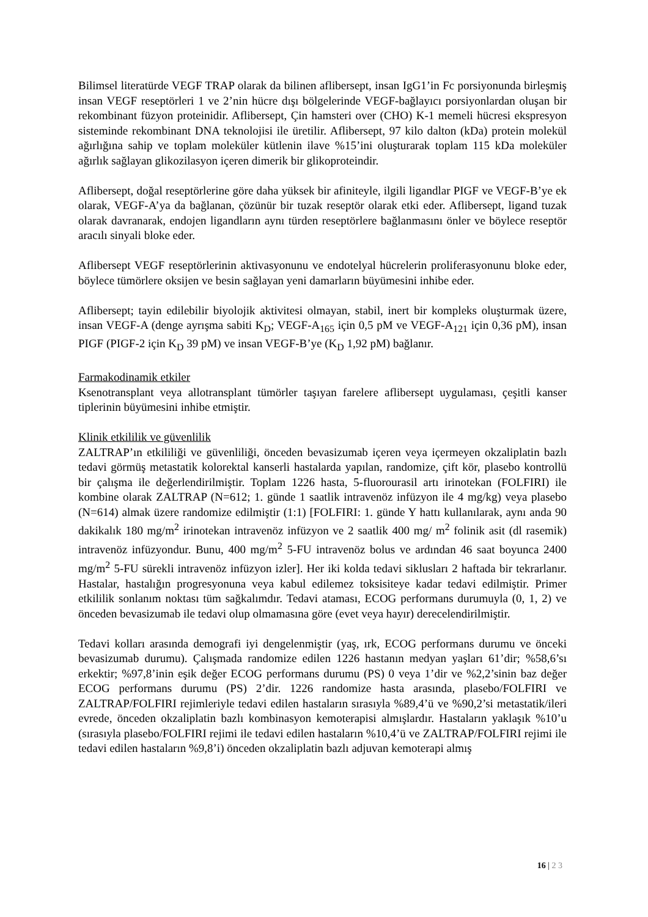Bilimsel literatürde VEGF TRAP olarak da bilinen aflibersept, insan IgG1’in Fc porsiyonunda birleşmiş insan VEGF reseptörleri 1 ve 2’nin hücre dışı bölgelerinde VEGF-bağlayıcı porsiyonlardan oluşan bir rekombinant füzyon proteinidir. Aflibersept, Çin hamsteri over (CHO) K-1 memeli hücresi ekspresyon sisteminde rekombinant DNA teknolojisi ile üretilir. Aflibersept, 97 kilo dalton (kDa) protein molekül ağırlığına sahip ve toplam moleküler kütlenin ilave %15’ini oluşturarak toplam 115 kDa moleküler ağırlık sağlayan glikozilasyon içeren dimerik bir glikoproteindir.
Aflibersept, doğal reseptörlerine göre daha yüksek bir afiniteyle, ilgili ligandlar PIGF ve VEGF-B’ye ek olarak, VEGF-A’ya da bağlanan, çözünür bir tuzak reseptör olarak etki eder. Aflibersept, ligand tuzak olarak davranarak, endojen ligandların aynı türden reseptörlere bağlanmasını önler ve böylece reseptör aracılı sinyali bloke eder.
Aflibersept VEGF reseptörlerinin aktivasyonunu ve endotelyal hücrelerin proliferasyonunu bloke eder, böylece tümörlere oksijen ve besin sağlayan yeni damarların büyümesini inhibe eder.
Aflibersept; tayin edilebilir biyolojik aktivitesi olmayan, stabil, inert bir kompleks oluşturmak üzere, insan VEGF-A (denge ayrışma sabiti K<sub>D</sub>; VEGF-A<sub>165</sub> için 0,5 pM ve VEGF-A<sub>121</sub> için 0,36 pM), insan PIGF (PIGF-2 için K<sub>D</sub> 39 pM) ve insan VEGF-B’ye (K<sub>D</sub> 1,92 pM) bağlanır.
Farmakodinamik etkiler
Ksenotransplant veya allotransplant tümörler taşıyan farelere aflibersept uygulaması, çeşitli kanser tiplerinin büyümesini inhibe etmiştir.
Klinik etkililik ve güvenlilik
ZALTRAP’ın etkililiği ve güvenliliği, önceden bevasizumab içeren veya içermeyen okzaliplatin bazlı tedavi görmüş metastatik kolorektal kanserli hastalarda yapılan, randomize, çift kör, plasebo kontrollü bir çalışma ile değerlendirilmiştir. Toplam 1226 hasta, 5-fluorourasil artı irinotekan (FOLFIRI) ile kombine olarak ZALTRAP (N=612; 1. günde 1 saatlik intravenöz infüzyon ile 4 mg/kg) veya plasebo (N=614) almak üzere randomize edilmiştir (1:1) [FOLFIRI: 1. günde Y hattı kullanılarak, aynı anda 90 dakikalık 180 mg/m<sup>2</sup> irinotekan intravenöz infüzyon ve 2 saatlik 400 mg/ m<sup>2</sup> folinik asit (dl rasemik) intravenöz infüzyondur. Bunu, 400 mg/m<sup>2</sup> 5-FU intravenöz bolus ve ardından 46 saat boyunca 2400 mg/m<sup>2</sup> 5-FU sürekli intravenöz infüzyon izler]. Her iki kolda tedavi siklusları 2 haftada bir tekrarlanır. Hastalar, hastalığın progresyonuna veya kabul edilemez toksisiteye kadar tedavi edilmiştir. Primer etkililik sonlanım noktası tüm sağkalımdır. Tedavi ataması, ECOG performans durumuyla (0, 1, 2) ve önceden bevasizumab ile tedavi olup olmamasına göre (evet veya hayır) derecelendirilmiştir.
Tedavi kolları arasında demografi iyi dengelenmiştir (yaş, ırk, ECOG performans durumu ve önceki bevasizumab durumu). Çalışmada randomize edilen 1226 hastanın medyan yaşları 61’dir; %58,6’sı erkektir; %97,8’inin eşik değer ECOG performans durumu (PS) 0 veya 1’dir ve %2,2’sinin baz değer ECOG performans durumu (PS) 2’dir. 1226 randomize hasta arasında, plasebo/FOLFIRI ve ZALTRAP/FOLFIRI rejimleriyle tedavi edilen hastaların sırasıyla %89,4’ü ve %90,2’si metastatik/ileri evrede, önceden okzaliplatin bazlı kombinasyon kemoterapisi almışlardır. Hastaların yaklaşık %10’u (sırasıyla plasebo/FOLFIRI rejimi ile tedavi edilen hastaların %10,4’ü ve ZALTRAP/FOLFIRI rejimi ile tedavi edilen hastaların %9,8’i) önceden okzaliplatin bazlı adjuvan kemoterapi almış
16 | 2 3